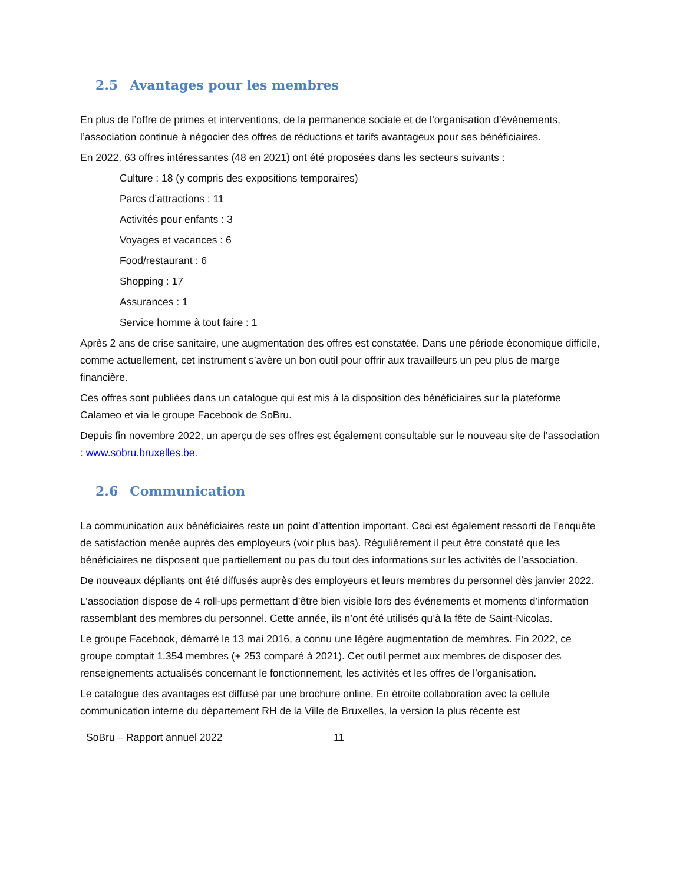2.5 Avantages pour les membres
En plus de l’offre de primes et interventions, de la permanence sociale et de l’organisation d’événements, l’association continue à négocier des offres de réductions et tarifs avantageux pour ses bénéficiaires.
En 2022, 63 offres intéressantes (48 en 2021) ont été proposées dans les secteurs suivants :
Culture : 18 (y compris des expositions temporaires)
Parcs d’attractions : 11
Activités pour enfants : 3
Voyages et vacances : 6
Food/restaurant : 6
Shopping : 17
Assurances : 1
Service homme à tout faire : 1
Après 2 ans de crise sanitaire, une augmentation des offres est constatée. Dans une période économique difficile, comme actuellement, cet instrument s’avère un bon outil pour offrir aux travailleurs un peu plus de marge financière.
Ces offres sont publiées dans un catalogue qui est mis à la disposition des bénéficiaires sur la plateforme Calameo et via le groupe Facebook de SoBru.
Depuis fin novembre 2022, un aperçu de ses offres est également consultable sur le nouveau site de l’association : www.sobru.bruxelles.be.
2.6 Communication
La communication aux bénéficiaires reste un point d’attention important. Ceci est également ressorti de l’enquête de satisfaction menée auprès des employeurs (voir plus bas). Régulièrement il peut être constaté que les bénéficiaires ne disposent que partiellement ou pas du tout des informations sur les activités de l’association.
De nouveaux dépliants ont été diffusés auprès des employeurs et leurs membres du personnel dès janvier 2022.
L’association dispose de 4 roll-ups permettant d’être bien visible lors des événements et moments d’information rassemblant des membres du personnel. Cette année, ils n’ont été utilisés qu’à la fête de Saint-Nicolas.
Le groupe Facebook, démarré le 13 mai 2016, a connu une légère augmentation de membres. Fin 2022, ce groupe comptait 1.354 membres (+ 253 comparé à 2021). Cet outil permet aux membres de disposer des renseignements actualisés concernant le fonctionnement, les activités et les offres de l’organisation.
Le catalogue des avantages est diffusé par une brochure online. En étroite collaboration avec la cellule communication interne du département RH de la Ville de Bruxelles, la version la plus récente est
SoBru – Rapport annuel 2022 11